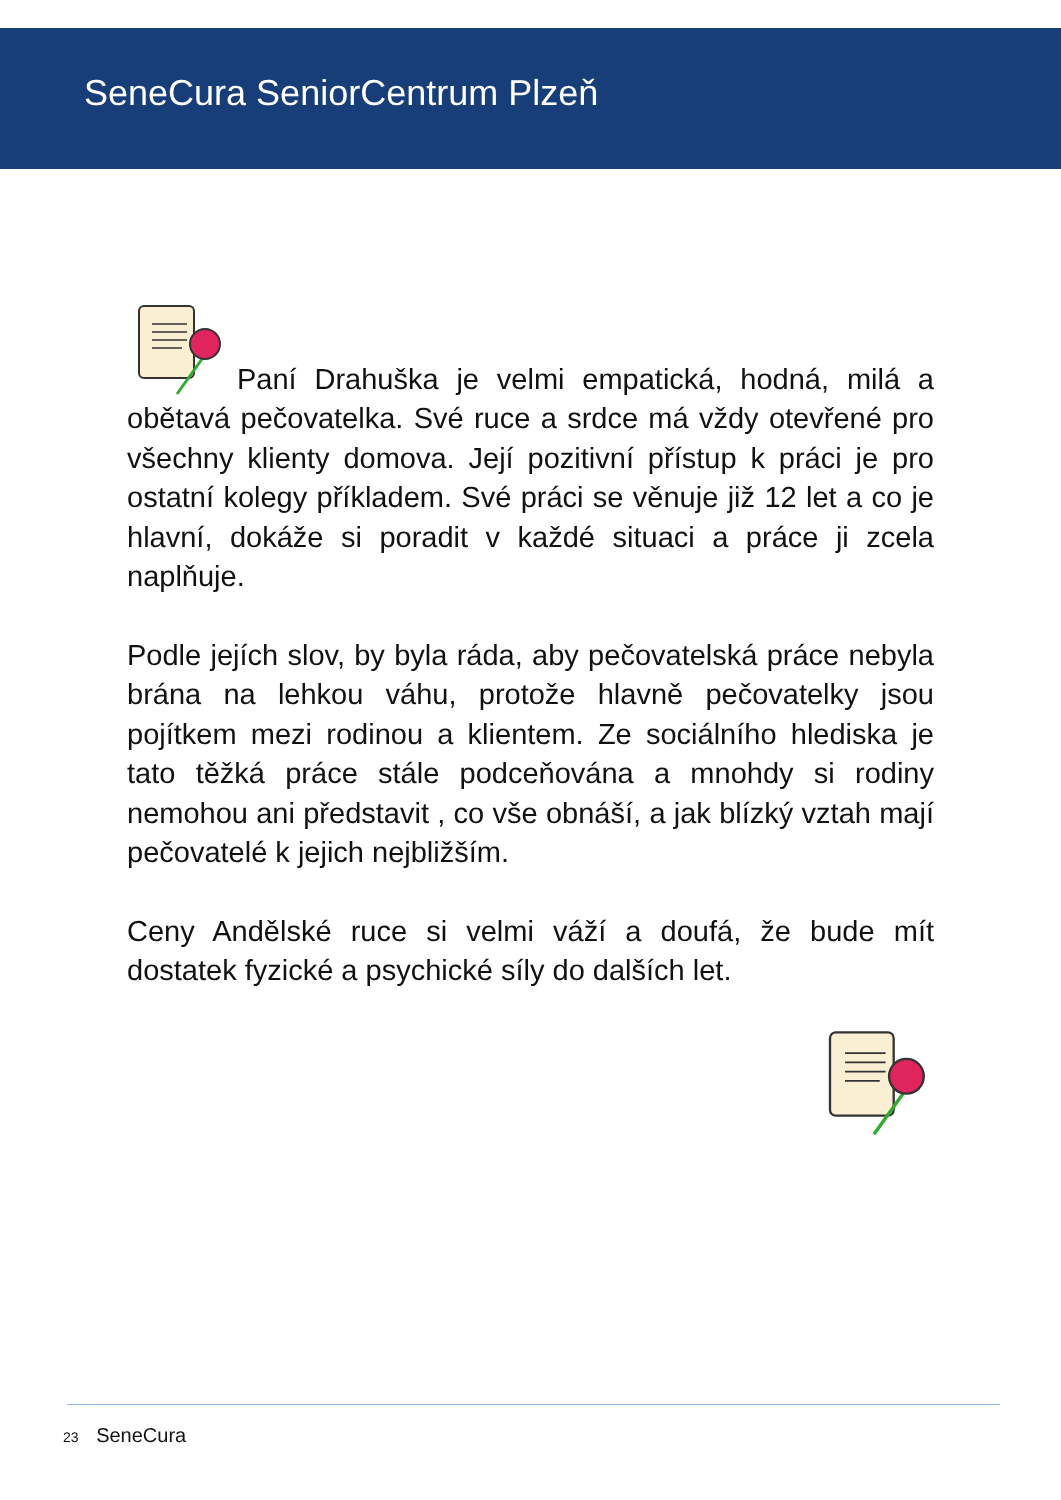SeneCura SeniorCentrum Plzeň
Paní Drahuška je velmi empatická, hodná, milá a obětavá pečovatelka. Své ruce a srdce má vždy otevřené pro všechny klienty domova. Její pozitivní přístup k práci je pro ostatní kolegy příkladem. Své práci se věnuje již 12 let a co je hlavní, dokáže si poradit v každé situaci a práce ji zcela naplňuje.
Podle jejích slov, by byla ráda, aby pečovatelská práce nebyla brána na lehkou váhu, protože hlavně pečovatelky jsou pojítkem mezi rodinou a klientem. Ze sociálního hlediska je tato těžká práce stále podceňována a mnohdy si rodiny nemohou ani představit , co vše obnáší, a jak blízký vztah mají pečovatelé k jejich nejbližším.
Ceny Andělské ruce si velmi váží a doufá, že bude mít dostatek fyzické a psychické síly do dalších let.
23 SeneCura